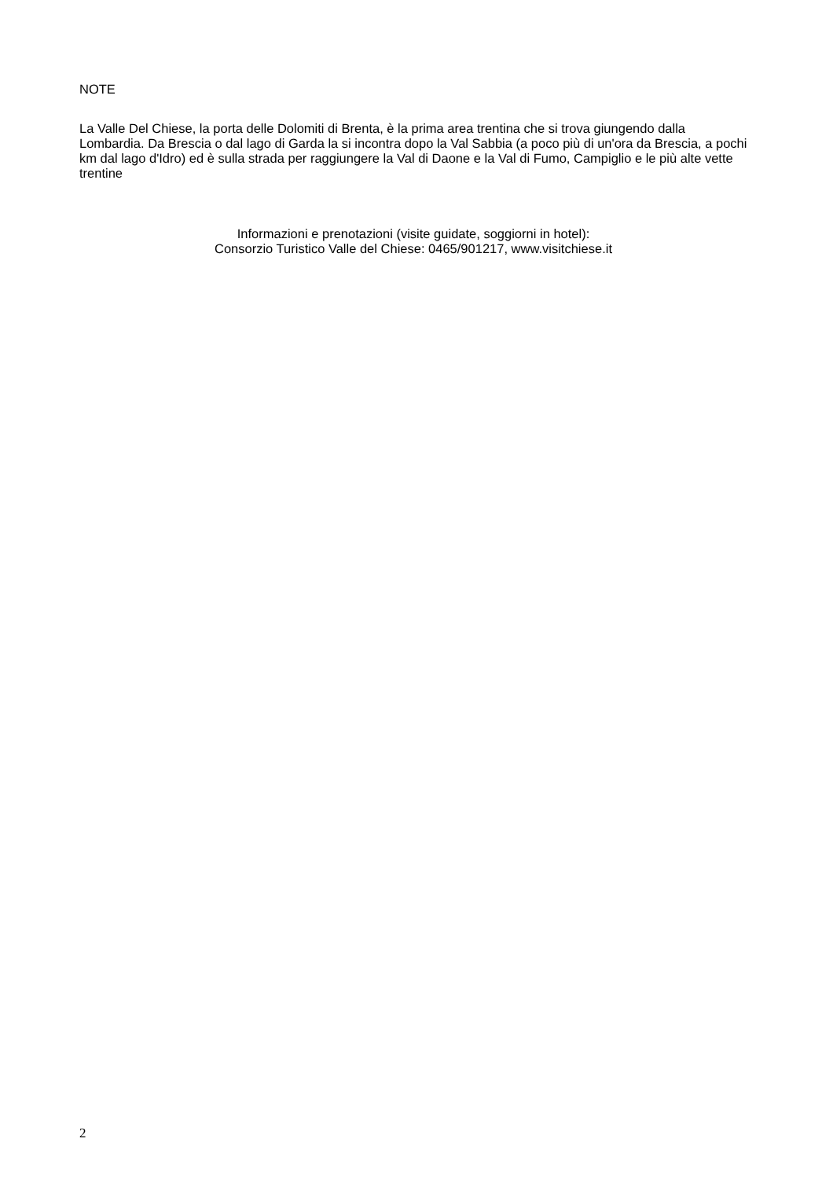NOTE
La Valle Del Chiese, la porta delle Dolomiti di Brenta, è la prima area trentina che si trova giungendo dalla Lombardia. Da Brescia o dal lago di Garda la si incontra dopo la Val Sabbia (a poco più di un'ora da Brescia, a pochi km dal lago d'Idro) ed è sulla strada per raggiungere la Val di Daone e la Val di Fumo, Campiglio e le più alte vette trentine
Informazioni e prenotazioni (visite guidate, soggiorni in hotel):
Consorzio Turistico Valle del Chiese: 0465/901217, www.visitchiese.it
2